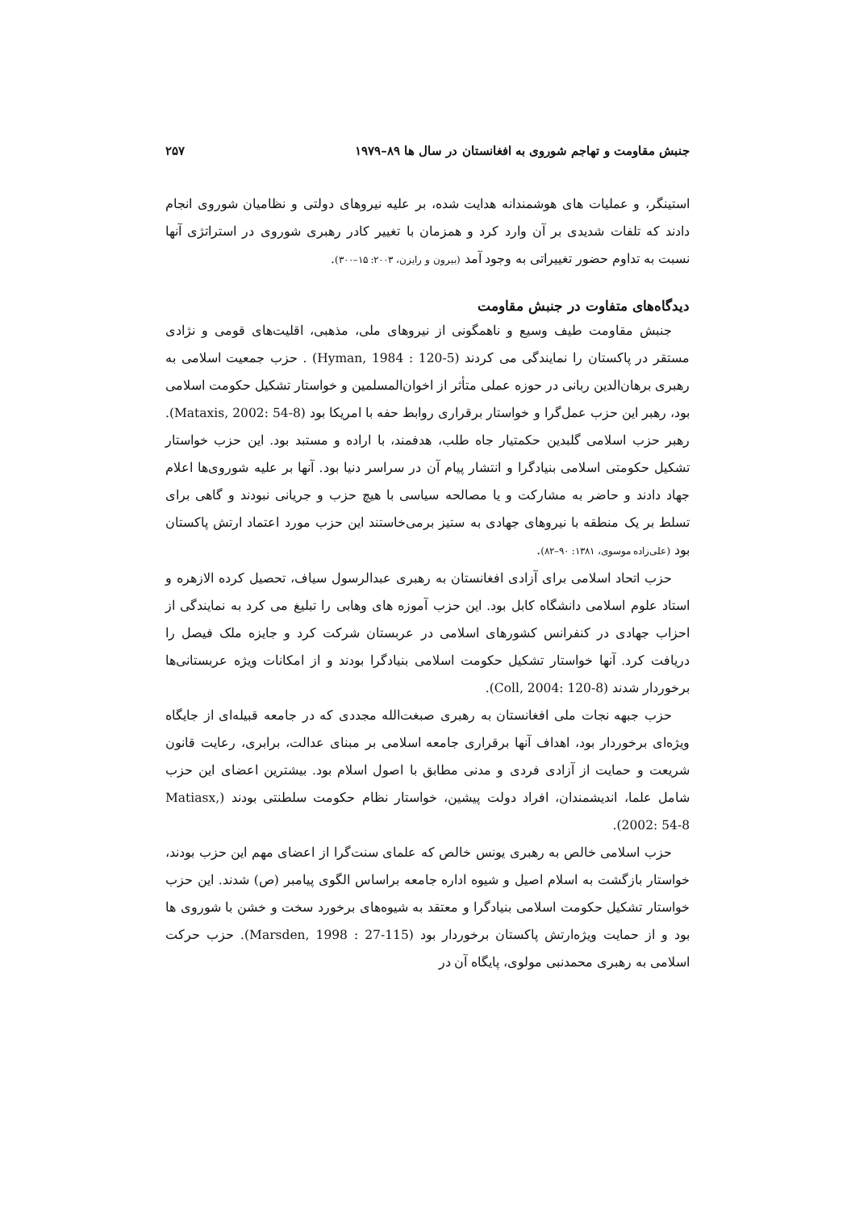جنبش مقاومت و تهاجم شوروی به افغانستان در سال ها ۸۹–۱۹۷۹ ۲۵۷
استینگر، و عملیات های هوشمندانه هدایت شده، بر علیه نیروهای دولتی و نظامیان شوروی انجام دادند که تلفات شدیدی بر آن وارد کرد و همزمان با تغییر کادر رهبری شوروی در استراتژی آنها نسبت به تداوم حضور تغییراتی به وجود آمد (بیرون و رایزن، ۲۰۰۳: ۱۵–۳۰۰).
دیدگاه‌های متفاوت در جنبش مقاومت
جنبش مقاومت طیف وسیع و ناهمگونی از نیروهای ملی، مذهبی، اقلیت‌های قومی و نژادی مستقر در پاکستان را نمایندگی می کردند (Hyman, 1984 : 120-5) . حزب جمعیت اسلامی به رهبری برهان‌الدین ربانی در حوزه عملی متأثر از اخوان‌المسلمین و خواستار تشکیل حکومت اسلامی بود، رهبر این حزب عمل‌گرا و خواستار برقراری روابط حفه با امریکا بود (Mataxis, 2002: 54-8). رهبر حزب اسلامی گلبدین حکمتیار جاه طلب، هدفمند، با اراده و مستبد بود. این حزب خواستار تشکیل حکومتی اسلامی بنیادگرا و انتشار پیام آن در سراسر دنیا بود. آنها بر علیه شوروی‌ها اعلام جهاد دادند و حاضر به مشارکت و یا مصالحه سیاسی با هیچ حزب و جریانی نبودند و گاهی برای تسلط بر یک منطقه با نیروهای جهادی به ستیز برمی‌خاستند این حزب مورد اعتماد ارتش پاکستان بود (علی‌زاده موسوی، ۱۳۸۱: ۹۰–۸۲).
حزب اتحاد اسلامی برای آزادی افغانستان به رهبری عبدالرسول سیاف، تحصیل کرده الازهره و استاد علوم اسلامی دانشگاه کابل بود. این حزب آموزه های وهابی را تبلیغ می کرد به نمایندگی از احزاب جهادی در کنفرانس کشورهای اسلامی در عربستان شرکت کرد و جایزه ملک فیصل را دریافت کرد. آنها خواستار تشکیل حکومت اسلامی بنیادگرا بودند و از امکانات ویژه عربستانی‌ها برخوردار شدند (Coll, 2004: 120-8).
حزب جبهه نجات ملی افغانستان به رهبری صبغت‌الله مجددی که در جامعه قبیله‌ای از جایگاه ویژه‌ای برخوردار بود، اهداف آنها برقراری جامعه اسلامی بر مبنای عدالت، برابری، رعایت قانون شریعت و حمایت از آزادی فردی و مدنی مطابق با اصول اسلام بود. بیشترین اعضای این حزب شامل علما، اندیشمندان، افراد دولت پیشین، خواستار نظام حکومت سلطنتی بودند (Matiasx, 2002: 54-8).
حزب اسلامی خالص به رهبری یونس خالص که علمای سنت‌گرا از اعضای مهم این حزب بودند، خواستار بازگشت به اسلام اصیل و شیوه اداره جامعه براساس الگوی پیامبر (ص) شدند. این حزب خواستار تشکیل حکومت اسلامی بنیادگرا و معتقد به شیوه‌های برخورد سخت و خشن با شوروی ها بود و از حمایت ویژه‌ارتش پاکستان برخوردار بود (Marsden, 1998 : 27-115). حزب حرکت اسلامی به رهبری محمدنبی مولوی، پایگاه آن در